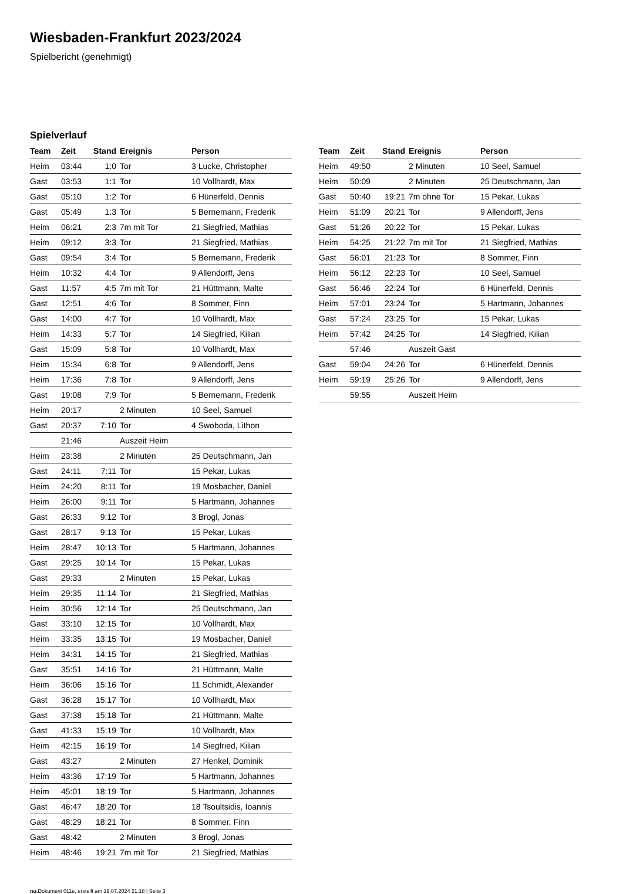Wiesbaden-Frankfurt 2023/2024
Spielbericht (genehmigt)
Spielverlauf
| Team | Zeit | Stand | Ereignis | Person |
| --- | --- | --- | --- | --- |
| Heim | 03:44 | 1:0 | Tor | 3 Lucke, Christopher |
| Gast | 03:53 | 1:1 | Tor | 10 Vollhardt, Max |
| Gast | 05:10 | 1:2 | Tor | 6 Hünerfeld, Dennis |
| Gast | 05:49 | 1:3 | Tor | 5 Bernemann, Frederik |
| Heim | 06:21 | 2:3 | 7m mit Tor | 21 Siegfried, Mathias |
| Heim | 09:12 | 3:3 | Tor | 21 Siegfried, Mathias |
| Gast | 09:54 | 3:4 | Tor | 5 Bernemann, Frederik |
| Heim | 10:32 | 4:4 | Tor | 9 Allendorff, Jens |
| Gast | 11:57 | 4:5 | 7m mit Tor | 21 Hüttmann, Malte |
| Gast | 12:51 | 4:6 | Tor | 8 Sommer, Finn |
| Gast | 14:00 | 4:7 | Tor | 10 Vollhardt, Max |
| Heim | 14:33 | 5:7 | Tor | 14 Siegfried, Kilian |
| Gast | 15:09 | 5:8 | Tor | 10 Vollhardt, Max |
| Heim | 15:34 | 6:8 | Tor | 9 Allendorff, Jens |
| Heim | 17:36 | 7:8 | Tor | 9 Allendorff, Jens |
| Gast | 19:08 | 7:9 | Tor | 5 Bernemann, Frederik |
| Heim | 20:17 | | 2 Minuten | 10 Seel, Samuel |
| Gast | 20:37 | 7:10 | Tor | 4 Swoboda, Lithon |
| | 21:46 | | Auszeit Heim | |
| Heim | 23:38 | | 2 Minuten | 25 Deutschmann, Jan |
| Gast | 24:11 | 7:11 | Tor | 15 Pekar, Lukas |
| Heim | 24:20 | 8:11 | Tor | 19 Mosbacher, Daniel |
| Heim | 26:00 | 9:11 | Tor | 5 Hartmann, Johannes |
| Gast | 26:33 | 9:12 | Tor | 3 Brogl, Jonas |
| Gast | 28:17 | 9:13 | Tor | 15 Pekar, Lukas |
| Heim | 28:47 | 10:13 | Tor | 5 Hartmann, Johannes |
| Gast | 29:25 | 10:14 | Tor | 15 Pekar, Lukas |
| Gast | 29:33 | | 2 Minuten | 15 Pekar, Lukas |
| Heim | 29:35 | 11:14 | Tor | 21 Siegfried, Mathias |
| Heim | 30:56 | 12:14 | Tor | 25 Deutschmann, Jan |
| Gast | 33:10 | 12:15 | Tor | 10 Vollhardt, Max |
| Heim | 33:35 | 13:15 | Tor | 19 Mosbacher, Daniel |
| Heim | 34:31 | 14:15 | Tor | 21 Siegfried, Mathias |
| Gast | 35:51 | 14:16 | Tor | 21 Hüttmann, Malte |
| Heim | 36:06 | 15:16 | Tor | 11 Schmidt, Alexander |
| Gast | 36:28 | 15:17 | Tor | 10 Vollhardt, Max |
| Gast | 37:38 | 15:18 | Tor | 21 Hüttmann, Malte |
| Gast | 41:33 | 15:19 | Tor | 10 Vollhardt, Max |
| Heim | 42:15 | 16:19 | Tor | 14 Siegfried, Kilian |
| Gast | 43:27 | | 2 Minuten | 27 Henkel, Dominik |
| Heim | 43:36 | 17:19 | Tor | 5 Hartmann, Johannes |
| Heim | 45:01 | 18:19 | Tor | 5 Hartmann, Johannes |
| Gast | 46:47 | 18:20 | Tor | 18 Tsoultsidis, Ioannis |
| Gast | 48:29 | 18:21 | Tor | 8 Sommer, Finn |
| Gast | 48:42 | | 2 Minuten | 3 Brogl, Jonas |
| Heim | 48:46 | 19:21 | 7m mit Tor | 21 Siegfried, Mathias |
| Team | Zeit | Stand | Ereignis | Person |
| --- | --- | --- | --- | --- |
| Heim | 49:50 | | 2 Minuten | 10 Seel, Samuel |
| Heim | 50:09 | | 2 Minuten | 25 Deutschmann, Jan |
| Gast | 50:40 | 19:21 | 7m ohne Tor | 15 Pekar, Lukas |
| Heim | 51:09 | 20:21 | Tor | 9 Allendorff, Jens |
| Gast | 51:26 | 20:22 | Tor | 15 Pekar, Lukas |
| Heim | 54:25 | 21:22 | 7m mit Tor | 21 Siegfried, Mathias |
| Gast | 56:01 | 21:23 | Tor | 8 Sommer, Finn |
| Heim | 56:12 | 22:23 | Tor | 10 Seel, Samuel |
| Gast | 56:46 | 22:24 | Tor | 6 Hünerfeld, Dennis |
| Heim | 57:01 | 23:24 | Tor | 5 Hartmann, Johannes |
| Gast | 57:24 | 23:25 | Tor | 15 Pekar, Lukas |
| Heim | 57:42 | 24:25 | Tor | 14 Siegfried, Kilian |
| | 57:46 | | Auszeit Gast | |
| Gast | 59:04 | 24:26 | Tor | 6 Hünerfeld, Dennis |
| Heim | 59:19 | 25:26 | Tor | 9 Allendorff, Jens |
| | 59:55 | | Auszeit Heim | |
nu.Dokument 011e, erstellt am 19.07.2024 21:18 | Seite 3